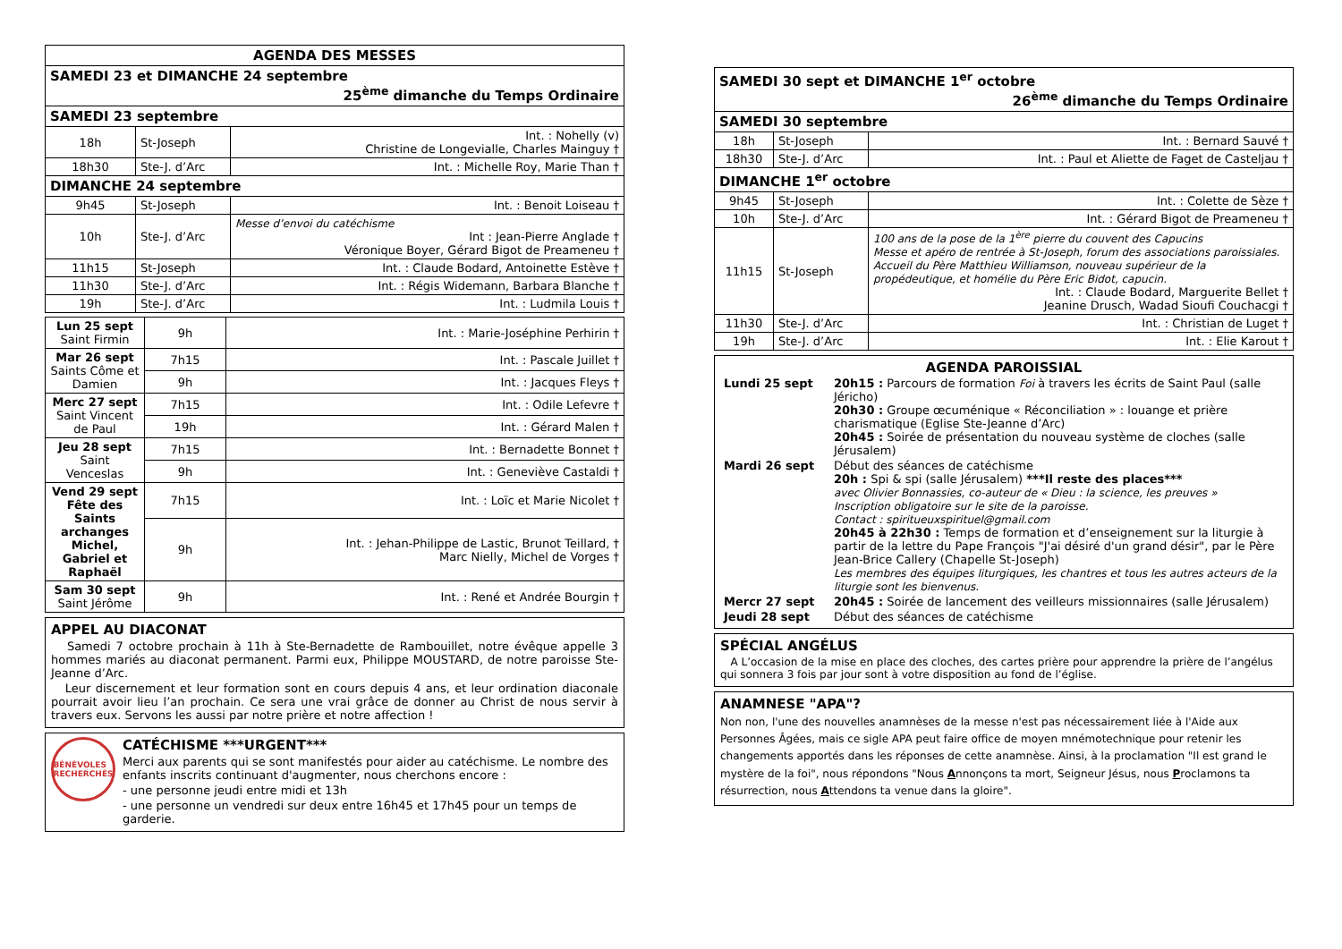| AGENDA DES MESSES | | |
| --- | --- | --- |
| SAMEDI 23 et DIMANCHE 24 septembre 25<sup>ème</sup> dimanche du Temps Ordinaire | | |
| SAMEDI 23 septembre | | |
| 18h | St-Joseph | Int. : Nohelly (v) Christine de Longevialle, Charles Mainguy † |
| 18h30 | Ste-J. d’Arc | Int. : Michelle Roy, Marie Than † |
| DIMANCHE 24 septembre | | |
| 9h45 | St-Joseph | Int. : Benoit Loiseau † |
| 10h | Ste-J. d’Arc | Messe d’envoi du catéchisme Int : Jean-Pierre Anglade † Véronique Boyer, Gérard Bigot de Preameneu † |
| 11h15 | St-Joseph | Int. : Claude Bodard, Antoinette Estève † |
| 11h30 | Ste-J. d’Arc | Int. : Régis Widemann, Barbara Blanche † |
| 19h | Ste-J. d’Arc | Int. : Ludmila Louis † |
| Lun 25 sept Saint Firmin | 9h | Int. : Marie-Joséphine Perhirin † |
| Mar 26 sept Saints Côme et Damien | 7h15 | Int. : Pascale Juillet † |
| | 9h | Int. : Jacques Fleys † |
| Merc 27 sept Saint Vincent de Paul | 7h15 | Int. : Odile Lefevre † |
| | 19h | Int. : Gérard Malen † |
| Jeu 28 sept Saint Venceslas | 7h15 | Int. : Bernadette Bonnet † |
| | 9h | Int. : Geneviève Castaldi † |
| Vend 29 sept Fête des Saints archanges Michel, Gabriel et Raphaël | 7h15 | Int. : Loïc et Marie Nicolet † |
| | 9h | Int. : Jehan-Philippe de Lastic, Brunot Teillard, † Marc Nielly, Michel de Vorges † |
| Sam 30 sept Saint Jérôme | 9h | Int. : René et Andrée Bourgin † |
APPEL AU DIACONAT
Samedi 7 octobre prochain à 11h à Ste-Bernadette de Rambouillet, notre évêque appelle 3 hommes mariés au diaconat permanent. Parmi eux, Philippe MOUSTARD, de notre paroisse Ste-Jeanne d’Arc.
Leur discernement et leur formation sont en cours depuis 4 ans, et leur ordination diaconale pourrait avoir lieu l’an prochain. Ce sera une vrai grâce de donner au Christ de nous servir à travers eux. Servons les aussi par notre prière et notre affection !
BÉNÉVOLES RECHERCHÉS
CATÉCHISME ***URGENT***
Merci aux parents qui se sont manifestés pour aider au catéchisme. Le nombre des enfants inscrits continuant d'augmenter, nous cherchons encore :
- une personne jeudi entre midi et 13h
- une personne un vendredi sur deux entre 16h45 et 17h45 pour un temps de garderie.
| SAMEDI 30 sept et DIMANCHE 1<sup>er</sup> octobre 26<sup>ème</sup> dimanche du Temps Ordinaire | | |
| SAMEDI 30 septembre | | |
| 18h | St-Joseph | Int. : Bernard Sauvé † |
| 18h30 | Ste-J. d’Arc | Int. : Paul et Aliette de Faget de Casteljau † |
| DIMANCHE 1<sup>er</sup> octobre | | |
| 9h45 | St-Joseph | Int. : Colette de Sèze † |
| 10h | Ste-J. d’Arc | Int. : Gérard Bigot de Preameneu † |
| 11h15 | St-Joseph | 100 ans de la pose de la 1<sup>ère</sup> pierre du couvent des Capucins Messe et apéro de rentrée à St-Joseph, forum des associations paroissiales. Accueil du Père Matthieu Williamson, nouveau supérieur de la propédeutique, et homélie du Père Eric Bidot, capucin. Int. : Claude Bodard, Marguerite Bellet † Jeanine Drusch, Wadad Sioufi Couchacgi † |
| 11h30 | Ste-J. d’Arc | Int. : Christian de Luget † |
| 19h | Ste-J. d’Arc | Int. : Elie Karout † |
AGENDA PAROISSIAL
| Lundi 25 sept | 20h15 : Parcours de formation Foi à travers les écrits de Saint Paul (salle Jéricho) 20h30 : Groupe œcuménique « Réconciliation » : louange et prière charismatique (Eglise Ste-Jeanne d’Arc) 20h45 : Soirée de présentation du nouveau système de cloches (salle Jérusalem) |
| Mardi 26 sept | Début des séances de catéchisme 20h : Spi & spi (salle Jérusalem) ***Il reste des places*** avec Olivier Bonnassies, co-auteur de « Dieu : la science, les preuves » Inscription obligatoire sur le site de la paroisse. Contact : spiritueuxspirituel@gmail.com 20h45 à 22h30 : Temps de formation et d’enseignement sur la liturgie à partir de la lettre du Pape François "J'ai désiré d'un grand désir", par le Père Jean-Brice Callery (Chapelle St-Joseph) Les membres des équipes liturgiques, les chantres et tous les autres acteurs de la liturgie sont les bienvenus. |
| Mercr 27 sept | 20h45 : Soirée de lancement des veilleurs missionnaires (salle Jérusalem) |
| Jeudi 28 sept | Début des séances de catéchisme |
SPÉCIAL ANGÉLUS
A L’occasion de la mise en place des cloches, des cartes prière pour apprendre la prière de l’angélus qui sonnera 3 fois par jour sont à votre disposition au fond de l’église.
ANAMNESE "APA"?
Non non, l'une des nouvelles anamnèses de la messe n'est pas nécessairement liée à l'Aide aux Personnes Âgées, mais ce sigle APA peut faire office de moyen mnémotechnique pour retenir les changements apportés dans les réponses de cette anamnèse. Ainsi, à la proclamation "Il est grand le mystère de la foi", nous répondons "Nous Annonçons ta mort, Seigneur Jésus, nous Proclamons ta résurrection, nous Attendons ta venue dans la gloire".